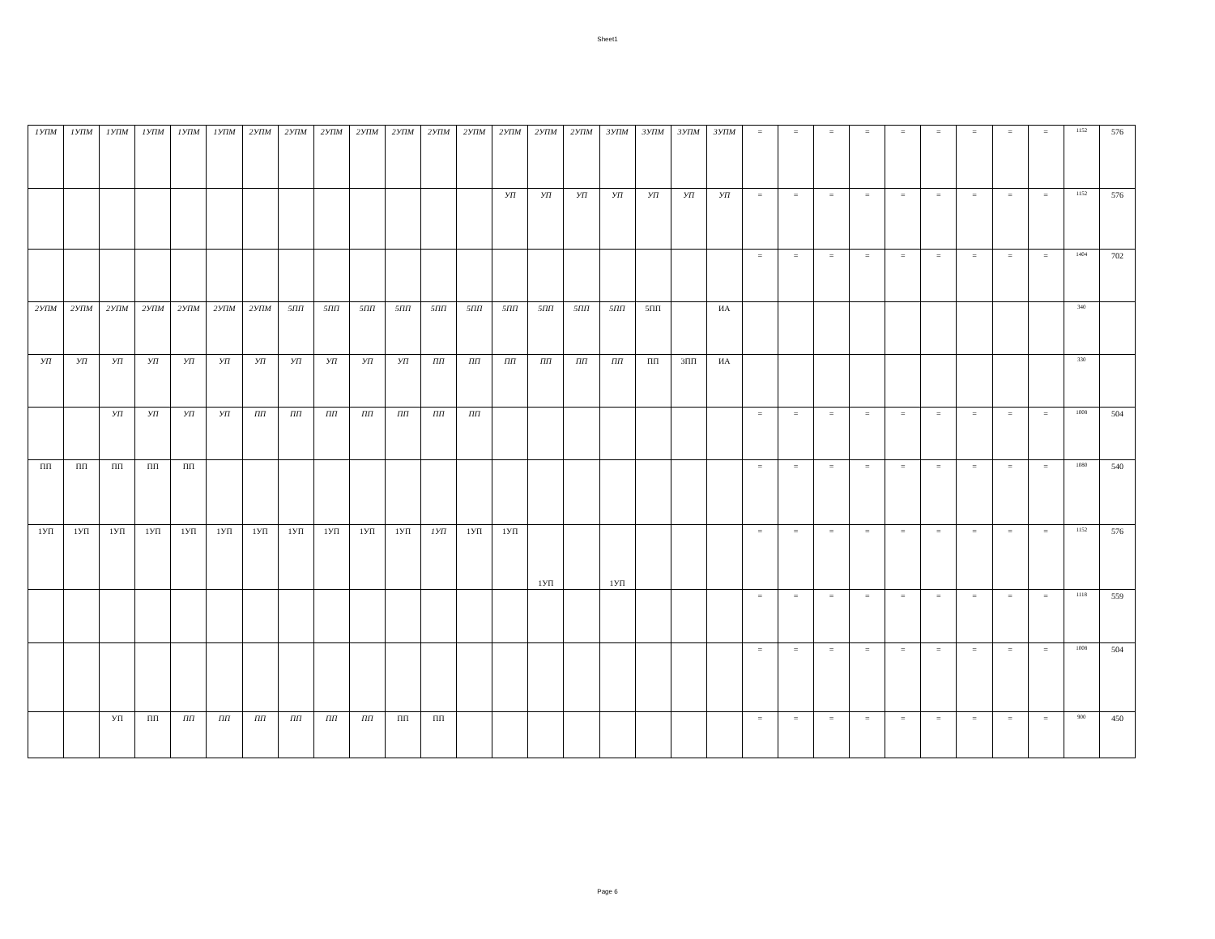Sheet1
| 1УПМ | 1УПМ | 1УПМ | 1УПМ | 1УПМ | 1УПМ | 2УПМ | 2УПМ | 2УПМ | 2УПМ | 2УПМ | 2УПМ | 2УПМ | 2УПМ | 2УПМ | 2УПМ | 3УПМ | 3УПМ | 3УПМ | 3УПМ | = | = | = | = | = | = | = | = | = | 1152 | 576 |
| | | | | | | | | | | | | | УП | УП | УП | УП | УП | УП | УП | = | = | = | = | = | = | = | = | = | 1152 | 576 |
| | | | | | | | | | | | | | | | | | | | | = | = | = | = | = | = | = | = | = | 1404 | 702 |
| 2УПМ | 2УПМ | 2УПМ | 2УПМ | 2УПМ | 2УПМ | 2УПМ | 5ПП | 5ПП | 5ПП | 5ПП | 5ПП | 5ПП | 5ПП | 5ПП | 5ПП | 5ПП | 5ПП | | ИА | | | | | | | | | | 340 | |
| УП | УП | УП | УП | УП | УП | УП | УП | УП | УП | УП | ПП | ПП | ПП | ПП | ПП | ПП | ПП | 3ПП | ИА | | | | | | | | | | 330 | |
| | | УП | УП | УП | УП | ПП | ПП | ПП | ПП | ПП | ПП | ПП | | | | | | | | = | = | = | = | = | = | = | = | = | 1008 | 504 |
| ПП | ПП | ПП | ПП | ПП | | | | | | | | | | | | | | | | = | = | = | = | = | = | = | = | = | 1080 | 540 |
| 1УП | 1УП | 1УП | 1УП | 1УП | 1УП | 1УП | 1УП | 1УП | 1УП | 1УП | 1УП | 1УП | 1УП | 1УП | | 1УП | | | | = | = | = | = | = | = | = | = | = | 1152 | 576 |
| | | | | | | | | | | | | | | | | | | | | = | = | = | = | = | = | = | = | = | 1118 | 559 |
| | | | | | | | | | | | | | | | | | | | | = | = | = | = | = | = | = | = | = | 1008 | 504 |
| | | УП | ПП | ПП | ПП | ПП | ПП | ПП | ПП | ПП | ПП | | | | | | | | | = | = | = | = | = | = | = | = | = | 900 | 450 |
Page 6